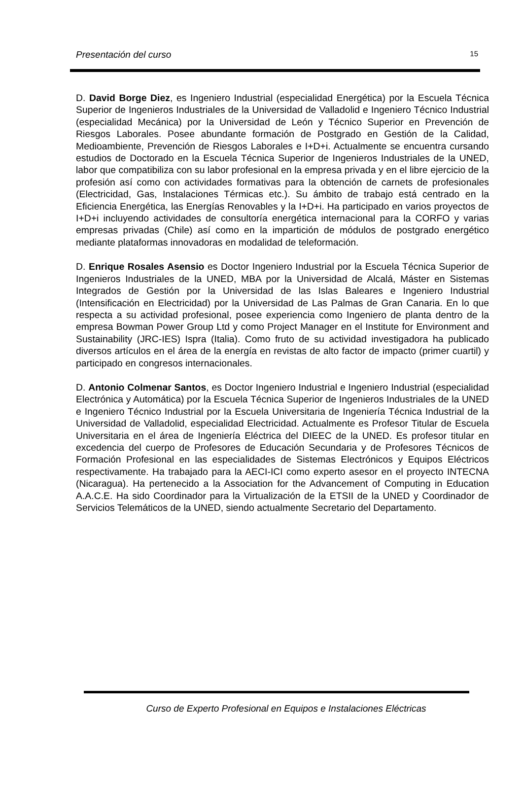Presentación del curso 15
D. David Borge Diez, es Ingeniero Industrial (especialidad Energética) por la Escuela Técnica Superior de Ingenieros Industriales de la Universidad de Valladolid e Ingeniero Técnico Industrial (especialidad Mecánica) por la Universidad de León y Técnico Superior en Prevención de Riesgos Laborales. Posee abundante formación de Postgrado en Gestión de la Calidad, Medioambiente, Prevención de Riesgos Laborales e I+D+i. Actualmente se encuentra cursando estudios de Doctorado en la Escuela Técnica Superior de Ingenieros Industriales de la UNED, labor que compatibiliza con su labor profesional en la empresa privada y en el libre ejercicio de la profesión así como con actividades formativas para la obtención de carnets de profesionales (Electricidad, Gas, Instalaciones Térmicas etc.). Su ámbito de trabajo está centrado en la Eficiencia Energética, las Energías Renovables y la I+D+i. Ha participado en varios proyectos de I+D+i incluyendo actividades de consultoría energética internacional para la CORFO y varias empresas privadas (Chile) así como en la impartición de módulos de postgrado energético mediante plataformas innovadoras en modalidad de teleformación.
D. Enrique Rosales Asensio es Doctor Ingeniero Industrial por la Escuela Técnica Superior de Ingenieros Industriales de la UNED, MBA por la Universidad de Alcalá, Máster en Sistemas Integrados de Gestión por la Universidad de las Islas Baleares e Ingeniero Industrial (Intensificación en Electricidad) por la Universidad de Las Palmas de Gran Canaria. En lo que respecta a su actividad profesional, posee experiencia como Ingeniero de planta dentro de la empresa Bowman Power Group Ltd y como Project Manager en el Institute for Environment and Sustainability (JRC-IES) Ispra (Italia). Como fruto de su actividad investigadora ha publicado diversos artículos en el área de la energía en revistas de alto factor de impacto (primer cuartil) y participado en congresos internacionales.
D. Antonio Colmenar Santos, es Doctor Ingeniero Industrial e Ingeniero Industrial (especialidad Electrónica y Automática) por la Escuela Técnica Superior de Ingenieros Industriales de la UNED e Ingeniero Técnico Industrial por la Escuela Universitaria de Ingeniería Técnica Industrial de la Universidad de Valladolid, especialidad Electricidad. Actualmente es Profesor Titular de Escuela Universitaria en el área de Ingeniería Eléctrica del DIEEC de la UNED. Es profesor titular en excedencia del cuerpo de Profesores de Educación Secundaria y de Profesores Técnicos de Formación Profesional en las especialidades de Sistemas Electrónicos y Equipos Eléctricos respectivamente. Ha trabajado para la AECI-ICI como experto asesor en el proyecto INTECNA (Nicaragua). Ha pertenecido a la Association for the Advancement of Computing in Education A.A.C.E. Ha sido Coordinador para la Virtualización de la ETSII de la UNED y Coordinador de Servicios Telemáticos de la UNED, siendo actualmente Secretario del Departamento.
Curso de Experto Profesional en Equipos e Instalaciones Eléctricas